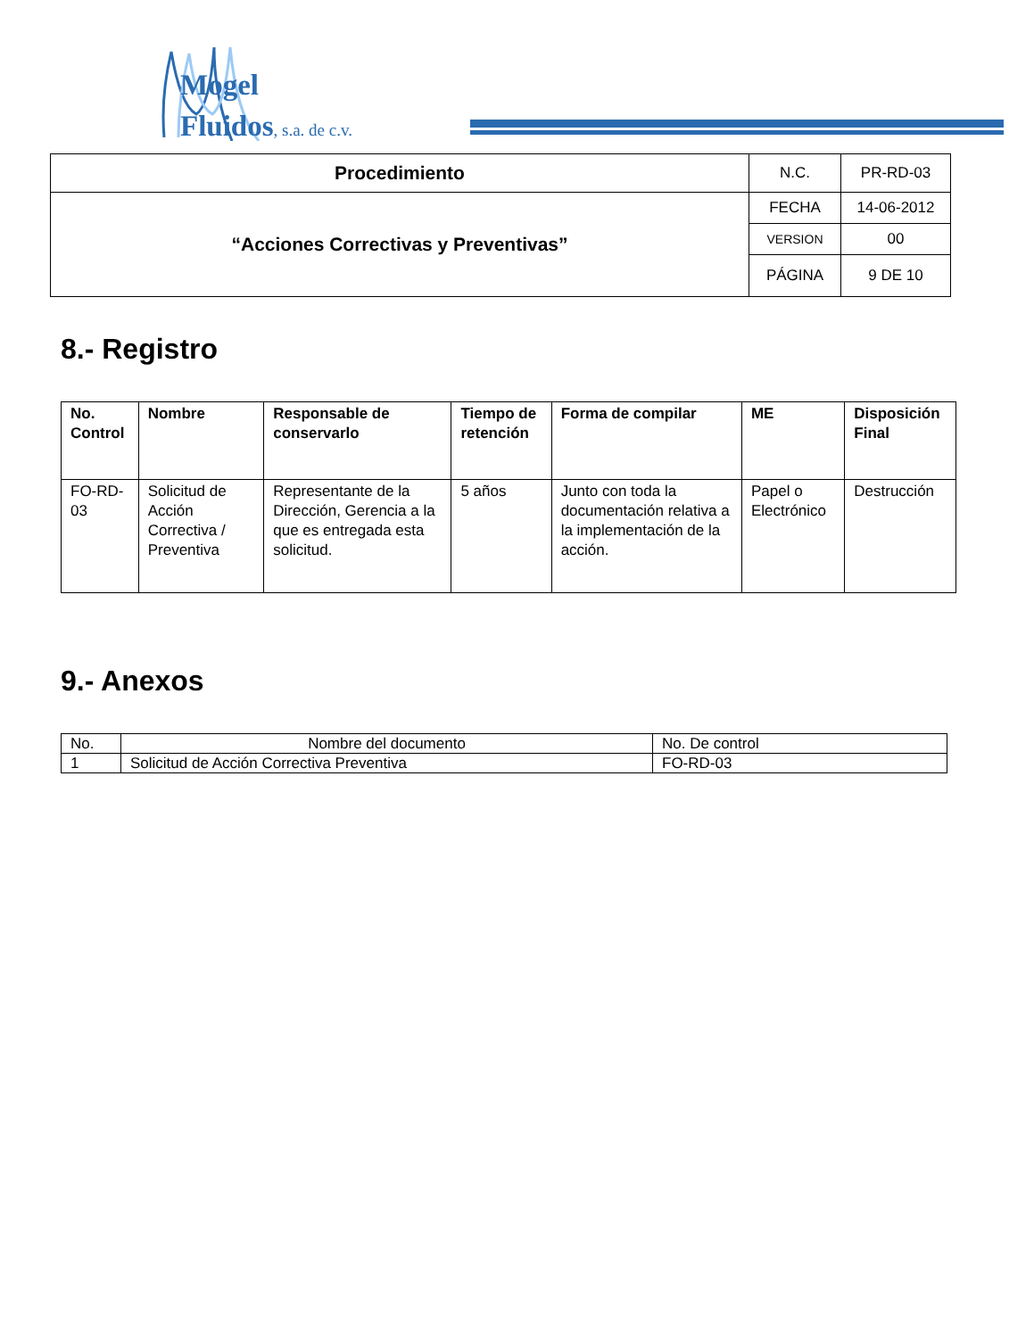Mogel
Fluidos, s.a. de c.v.
| Procedimiento | N.C. | PR-RD-03 |
| “Acciones Correctivas y Preventivas” | FECHA | 14-06-2012 |
| | VERSION | 00 |
| | PÁGINA | 9 DE 10 |
8.- Registro
| No. Control | Nombre | Responsable de conservarlo | Tiempo de retención | Forma de compilar | ME | Disposición Final |
| --- | --- | --- | --- | --- | --- | --- |
| FO-RD-03 | Solicitud de Acción Correctiva / Preventiva | Representante de la Dirección, Gerencia a la que es entregada esta solicitud. | 5 años | Junto con toda la documentación relativa a la implementación de la acción. | Papel o Electrónico | Destrucción |
9.- Anexos
| No. | Nombre del documento | No. De control |
| 1 | Solicitud de Acción Correctiva Preventiva | FO-RD-03 |